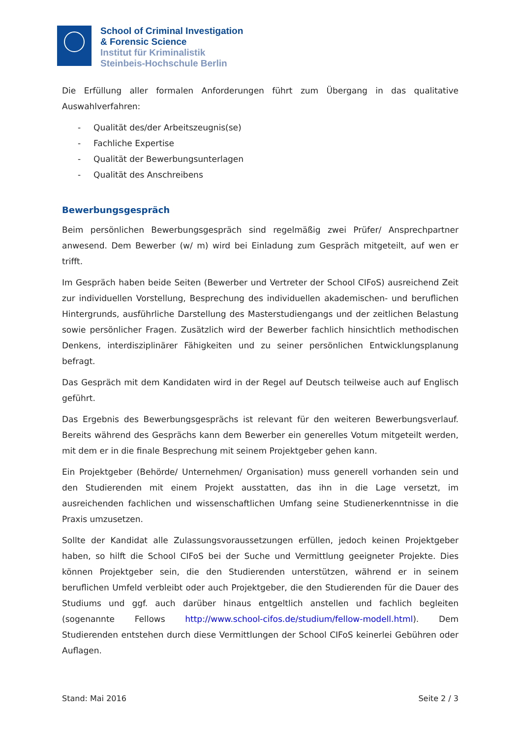School of Criminal Investigation
& Forensic Science
Institut für Kriminalistik
Steinbeis-Hochschule Berlin
Die Erfüllung aller formalen Anforderungen führt zum Übergang in das qualitative Auswahlverfahren:
- Qualität des/der Arbeitszeugnis(se)
- Fachliche Expertise
- Qualität der Bewerbungsunterlagen
- Qualität des Anschreibens
Bewerbungsgespräch
Beim persönlichen Bewerbungsgespräch sind regelmäßig zwei Prüfer/ Ansprechpartner anwesend. Dem Bewerber (w/ m) wird bei Einladung zum Gespräch mitgeteilt, auf wen er trifft.
Im Gespräch haben beide Seiten (Bewerber und Vertreter der School CIFoS) ausreichend Zeit zur individuellen Vorstellung, Besprechung des individuellen akademischen- und beruflichen Hintergrunds, ausführliche Darstellung des Masterstudiengangs und der zeitlichen Belastung sowie persönlicher Fragen. Zusätzlich wird der Bewerber fachlich hinsichtlich methodischen Denkens, interdisziplinärer Fähigkeiten und zu seiner persönlichen Entwicklungsplanung befragt.
Das Gespräch mit dem Kandidaten wird in der Regel auf Deutsch teilweise auch auf Englisch geführt.
Das Ergebnis des Bewerbungsgesprächs ist relevant für den weiteren Bewerbungsverlauf. Bereits während des Gesprächs kann dem Bewerber ein generelles Votum mitgeteilt werden, mit dem er in die finale Besprechung mit seinem Projektgeber gehen kann.
Ein Projektgeber (Behörde/ Unternehmen/ Organisation) muss generell vorhanden sein und den Studierenden mit einem Projekt ausstatten, das ihn in die Lage versetzt, im ausreichenden fachlichen und wissenschaftlichen Umfang seine Studienerkenntnisse in die Praxis umzusetzen.
Sollte der Kandidat alle Zulassungsvoraussetzungen erfüllen, jedoch keinen Projektgeber haben, so hilft die School CIFoS bei der Suche und Vermittlung geeigneter Projekte. Dies können Projektgeber sein, die den Studierenden unterstützen, während er in seinem beruflichen Umfeld verbleibt oder auch Projektgeber, die den Studierenden für die Dauer des Studiums und ggf. auch darüber hinaus entgeltlich anstellen und fachlich begleiten (sogenannte Fellows http://www.school-cifos.de/studium/fellow-modell.html). Dem Studierenden entstehen durch diese Vermittlungen der School CIFoS keinerlei Gebühren oder Auflagen.
Stand: Mai 2016 Seite 2 / 3